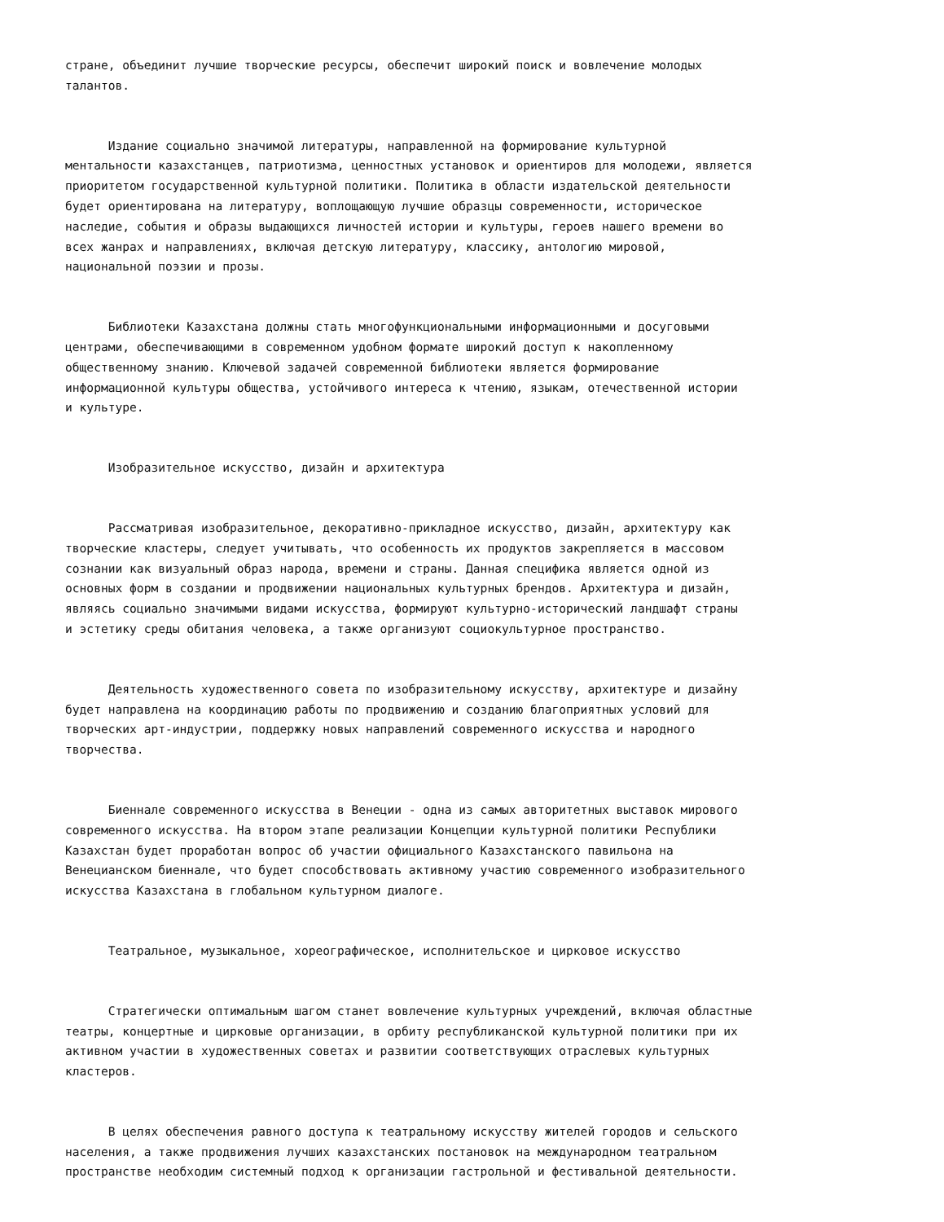стране, объединит лучшие творческие ресурсы, обеспечит широкий поиск и вовлечение молодых талантов.
Издание социально значимой литературы, направленной на формирование культурной ментальности казахстанцев, патриотизма, ценностных установок и ориентиров для молодежи, является приоритетом государственной культурной политики. Политика в области издательской деятельности будет ориентирована на литературу, воплощающую лучшие образцы современности, историческое наследие, события и образы выдающихся личностей истории и культуры, героев нашего времени во всех жанрах и направлениях, включая детскую литературу, классику, антологию мировой, национальной поэзии и прозы.
Библиотеки Казахстана должны стать многофункциональными информационными и досуговыми центрами, обеспечивающими в современном удобном формате широкий доступ к накопленному общественному знанию. Ключевой задачей современной библиотеки является формирование информационной культуры общества, устойчивого интереса к чтению, языкам, отечественной истории и культуре.
Изобразительное искусство, дизайн и архитектура
Рассматривая изобразительное, декоративно-прикладное искусство, дизайн, архитектуру как творческие кластеры, следует учитывать, что особенность их продуктов закрепляется в массовом сознании как визуальный образ народа, времени и страны. Данная специфика является одной из основных форм в создании и продвижении национальных культурных брендов. Архитектура и дизайн, являясь социально значимыми видами искусства, формируют культурно-исторический ландшафт страны и эстетику среды обитания человека, а также организуют социокультурное пространство.
Деятельность художественного совета по изобразительному искусству, архитектуре и дизайну будет направлена на координацию работы по продвижению и созданию благоприятных условий для творческих арт-индустрии, поддержку новых направлений современного искусства и народного творчества.
Биеннале современного искусства в Венеции - одна из самых авторитетных выставок мирового современного искусства. На втором этапе реализации Концепции культурной политики Республики Казахстан будет проработан вопрос об участии официального Казахстанского павильона на Венецианском биеннале, что будет способствовать активному участию современного изобразительного искусства Казахстана в глобальном культурном диалоге.
Театральное, музыкальное, хореографическое, исполнительское и цирковое искусство
Стратегически оптимальным шагом станет вовлечение культурных учреждений, включая областные театры, концертные и цирковые организации, в орбиту республиканской культурной политики при их активном участии в художественных советах и развитии соответствующих отраслевых культурных кластеров.
В целях обеспечения равного доступа к театральному искусству жителей городов и сельского населения, а также продвижения лучших казахстанских постановок на международном театральном пространстве необходим системный подход к организации гастрольной и фестивальной деятельности.